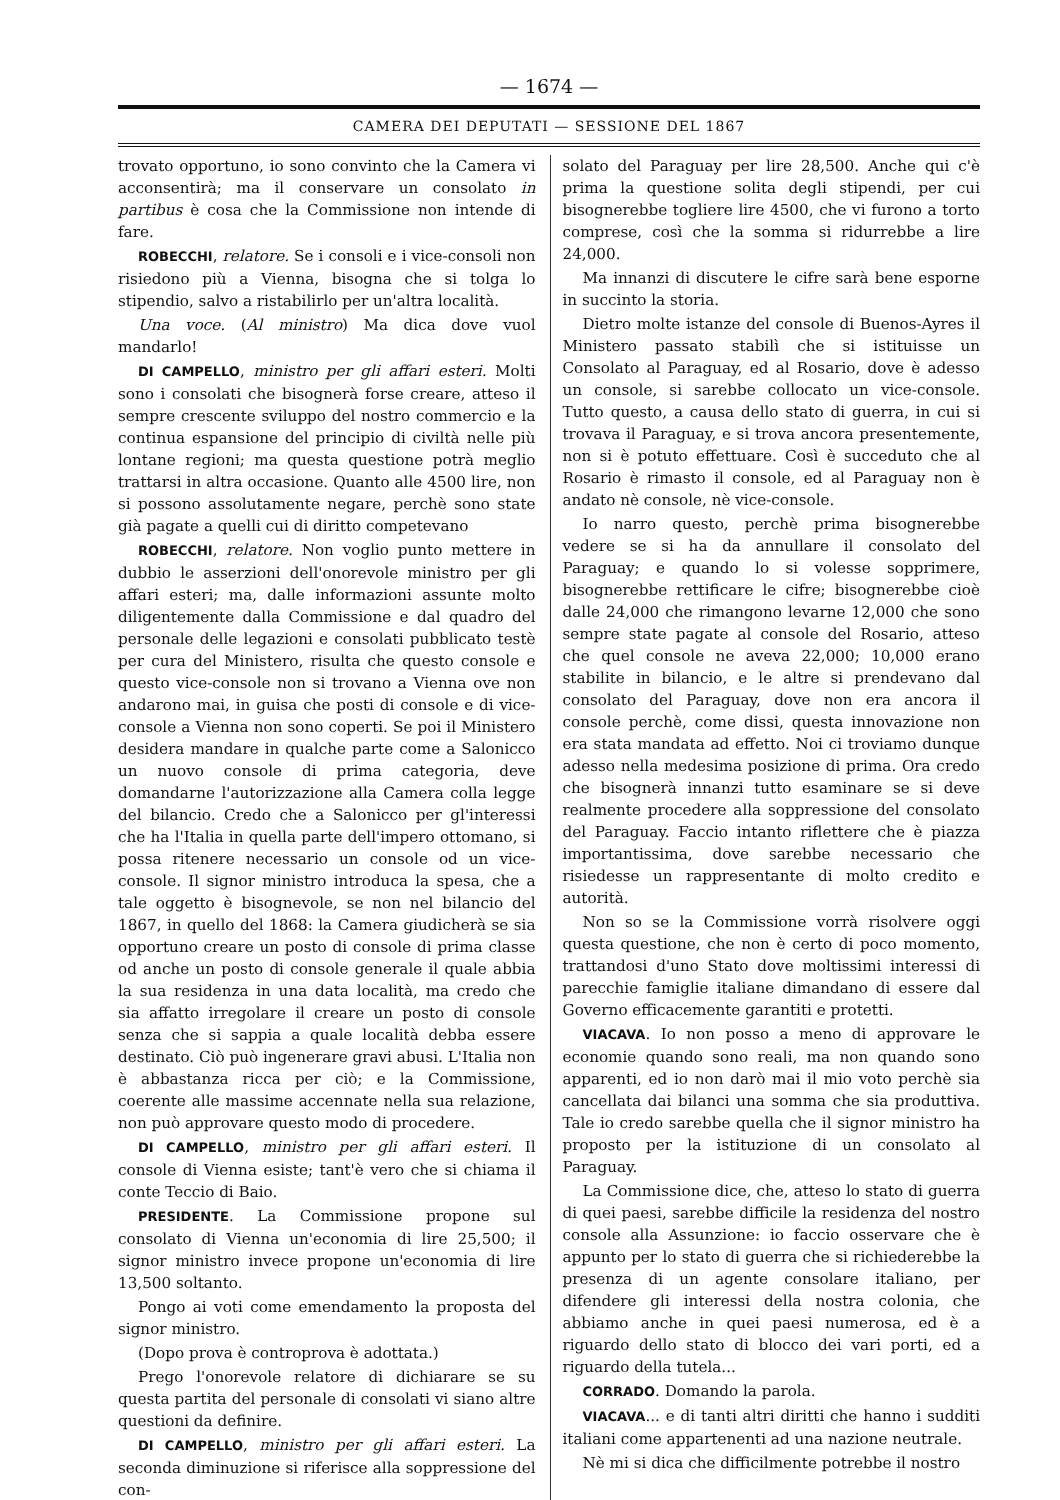— 1674 —
CAMERA DEI DEPUTATI — SESSIONE DEL 1867
trovato opportuno, io sono convinto che la Camera vi acconsentirà; ma il conservare un consolato in partibus è cosa che la Commissione non intende di fare.
ROBECCHI, relatore. Se i consoli e i vice-consoli non risiedono più a Vienna, bisogna che si tolga lo stipendio, salvo a ristabilirlo per un'altra località.
Una voce. (Al ministro) Ma dica dove vuol mandarlo!
DI CAMPELLO, ministro per gli affari esteri. Molti sono i consolati che bisognerà forse creare, atteso il sempre crescente sviluppo del nostro commercio e la continua espansione del principio di civiltà nelle più lontane regioni; ma questa questione potrà meglio trattarsi in altra occasione. Quanto alle 4500 lire, non si possono assolutamente negare, perchè sono state già pagate a quelli cui di diritto competevano
ROBECCHI, relatore. Non voglio punto mettere in dubbio le asserzioni dell'onorevole ministro per gli affari esteri; ma, dalle informazioni assunte molto diligentemente dalla Commissione e dal quadro del personale delle legazioni e consolati pubblicato testè per cura del Ministero, risulta che questo console e questo vice-console non si trovano a Vienna ove non andarono mai, in guisa che posti di console e di vice-console a Vienna non sono coperti. Se poi il Ministero desidera mandare in qualche parte come a Salonicco un nuovo console di prima categoria, deve domandarne l'autorizzazione alla Camera colla legge del bilancio. Credo che a Salonicco per gl'interessi che ha l'Italia in quella parte dell'impero ottomano, si possa ritenere necessario un console od un vice-console. Il signor ministro introduca la spesa, che a tale oggetto è bisognevole, se non nel bilancio del 1867, in quello del 1868: la Camera giudicherà se sia opportuno creare un posto di console di prima classe od anche un posto di console generale il quale abbia la sua residenza in una data località, ma credo che sia affatto irregolare il creare un posto di console senza che si sappia a quale località debba essere destinato. Ciò può ingenerare gravi abusi. L'Italia non è abbastanza ricca per ciò; e la Commissione, coerente alle massime accennate nella sua relazione, non può approvare questo modo di procedere.
DI CAMPELLO, ministro per gli affari esteri. Il console di Vienna esiste; tant'è vero che si chiama il conte Teccio di Baio.
PRESIDENTE. La Commissione propone sul consolato di Vienna un'economia di lire 25,500; il signor ministro invece propone un'economia di lire 13,500 soltanto.
Pongo ai voti come emendamento la proposta del signor ministro.
(Dopo prova è controprova è adottata.)
Prego l'onorevole relatore di dichiarare se su questa partita del personale di consolati vi siano altre questioni da definire.
DI CAMPELLO, ministro per gli affari esteri. La seconda diminuzione si riferisce alla soppressione del con-
solato del Paraguay per lire 28,500. Anche qui c'è prima la questione solita degli stipendi, per cui bisognerebbe togliere lire 4500, che vi furono a torto comprese, così che la somma si ridurrebbe a lire 24,000.
Ma innanzi di discutere le cifre sarà bene esporne in succinto la storia.
Dietro molte istanze del console di Buenos-Ayres il Ministero passato stabilì che si istituisse un Consolato al Paraguay, ed al Rosario, dove è adesso un console, si sarebbe collocato un vice-console. Tutto questo, a causa dello stato di guerra, in cui si trovava il Paraguay, e si trova ancora presentemente, non si è potuto effettuare. Così è succeduto che al Rosario è rimasto il console, ed al Paraguay non è andato nè console, nè vice-console.
Io narro questo, perchè prima bisognerebbe vedere se si ha da annullare il consolato del Paraguay; e quando lo si volesse sopprimere, bisognerebbe rettificare le cifre; bisognerebbe cioè dalle 24,000 che rimangono levarne 12,000 che sono sempre state pagate al console del Rosario, atteso che quel console ne aveva 22,000; 10,000 erano stabilite in bilancio, e le altre si prendevano dal consolato del Paraguay, dove non era ancora il console perchè, come dissi, questa innovazione non era stata mandata ad effetto. Noi ci troviamo dunque adesso nella medesima posizione di prima. Ora credo che bisognerà innanzi tutto esaminare se si deve realmente procedere alla soppressione del consolato del Paraguay. Faccio intanto riflettere che è piazza importantissima, dove sarebbe necessario che risiedesse un rappresentante di molto credito e autorità.
Non so se la Commissione vorrà risolvere oggi questa questione, che non è certo di poco momento, trattandosi d'uno Stato dove moltissimi interessi di parecchie famiglie italiane dimandano di essere dal Governo efficacemente garantiti e protetti.
VIACAVA. Io non posso a meno di approvare le economie quando sono reali, ma non quando sono apparenti, ed io non darò mai il mio voto perchè sia cancellata dai bilanci una somma che sia produttiva. Tale io credo sarebbe quella che il signor ministro ha proposto per la istituzione di un consolato al Paraguay.
La Commissione dice, che, atteso lo stato di guerra di quei paesi, sarebbe difficile la residenza del nostro console alla Assunzione: io faccio osservare che è appunto per lo stato di guerra che si richiederebbe la presenza di un agente consolare italiano, per difendere gli interessi della nostra colonia, che abbiamo anche in quei paesi numerosa, ed è a riguardo dello stato di blocco dei vari porti, ed a riguardo della tutela...
CORRADO. Domando la parola.
VIACAVA... e di tanti altri diritti che hanno i sudditi italiani come appartenenti ad una nazione neutrale.
Nè mi si dica che difficilmente potrebbe il nostro